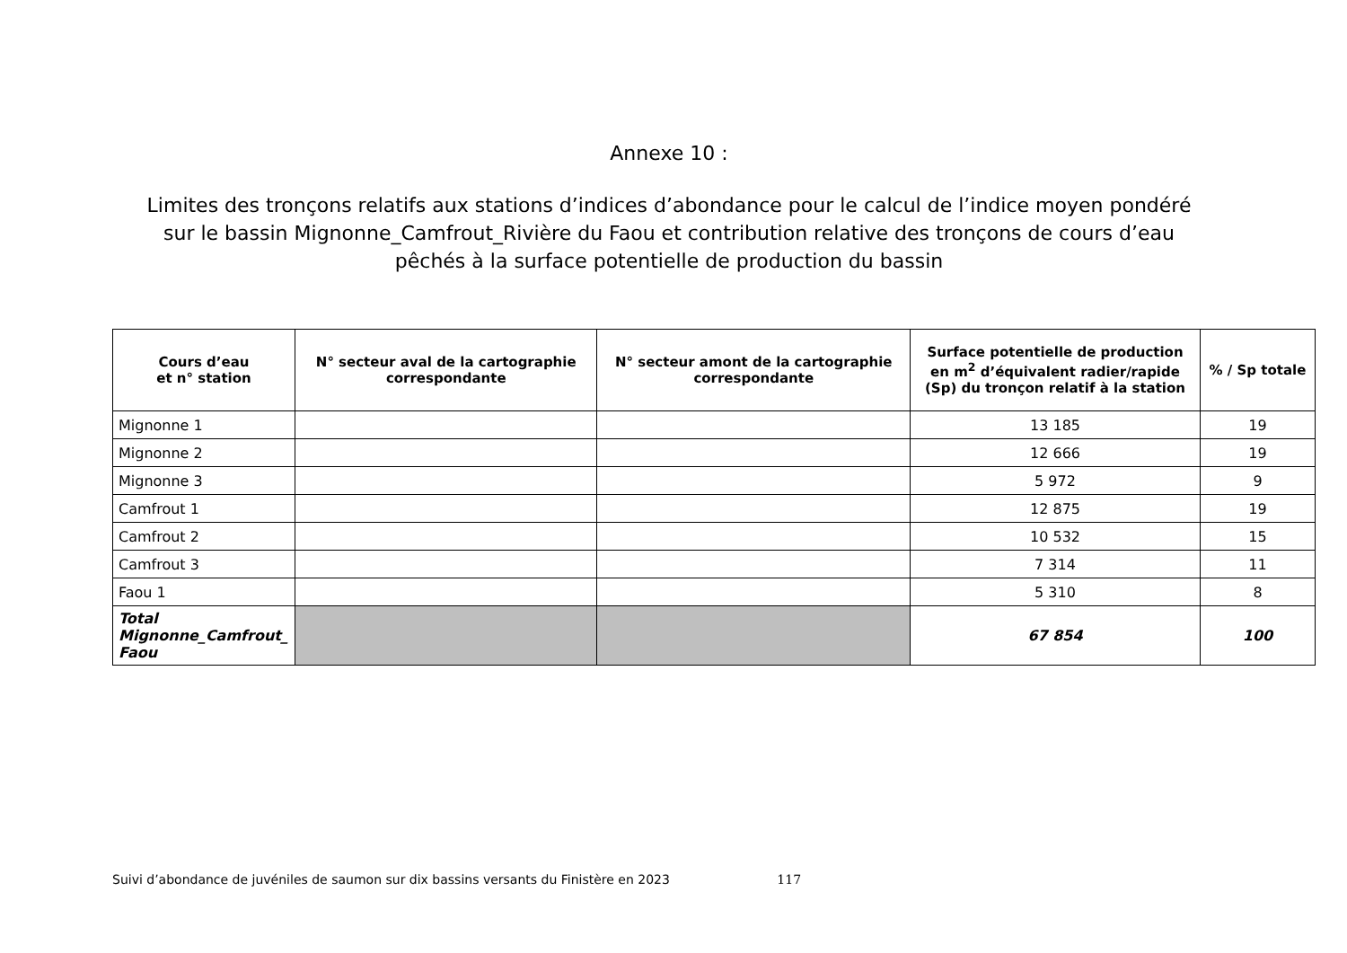Annexe 10 :
Limites des tronçons relatifs aux stations d’indices d’abondance pour le calcul de l’indice moyen pondéré sur le bassin Mignonne_Camfrout_Rivière du Faou et contribution relative des tronçons de cours d’eau pêchés à la surface potentielle de production du bassin
| Cours d’eau et n° station | N° secteur aval de la cartographie correspondante | N° secteur amont de la cartographie correspondante | Surface potentielle de production en m<sup>2</sup> d’équivalent radier/rapide (Sp) du tronçon relatif à la station | % / Sp totale |
| --- | --- | --- | --- | --- |
| Mignonne 1 | | | 13 185 | 19 |
| Mignonne 2 | | | 12 666 | 19 |
| Mignonne 3 | | | 5 972 | 9 |
| Camfrout 1 | | | 12 875 | 19 |
| Camfrout 2 | | | 10 532 | 15 |
| Camfrout 3 | | | 7 314 | 11 |
| Faou 1 | | | 5 310 | 8 |
| Total Mignonne_Camfrout_ Faou | | | 67 854 | 100 |
Suivi d’abondance de juvéniles de saumon sur dix bassins versants du Finistère en 2023 117